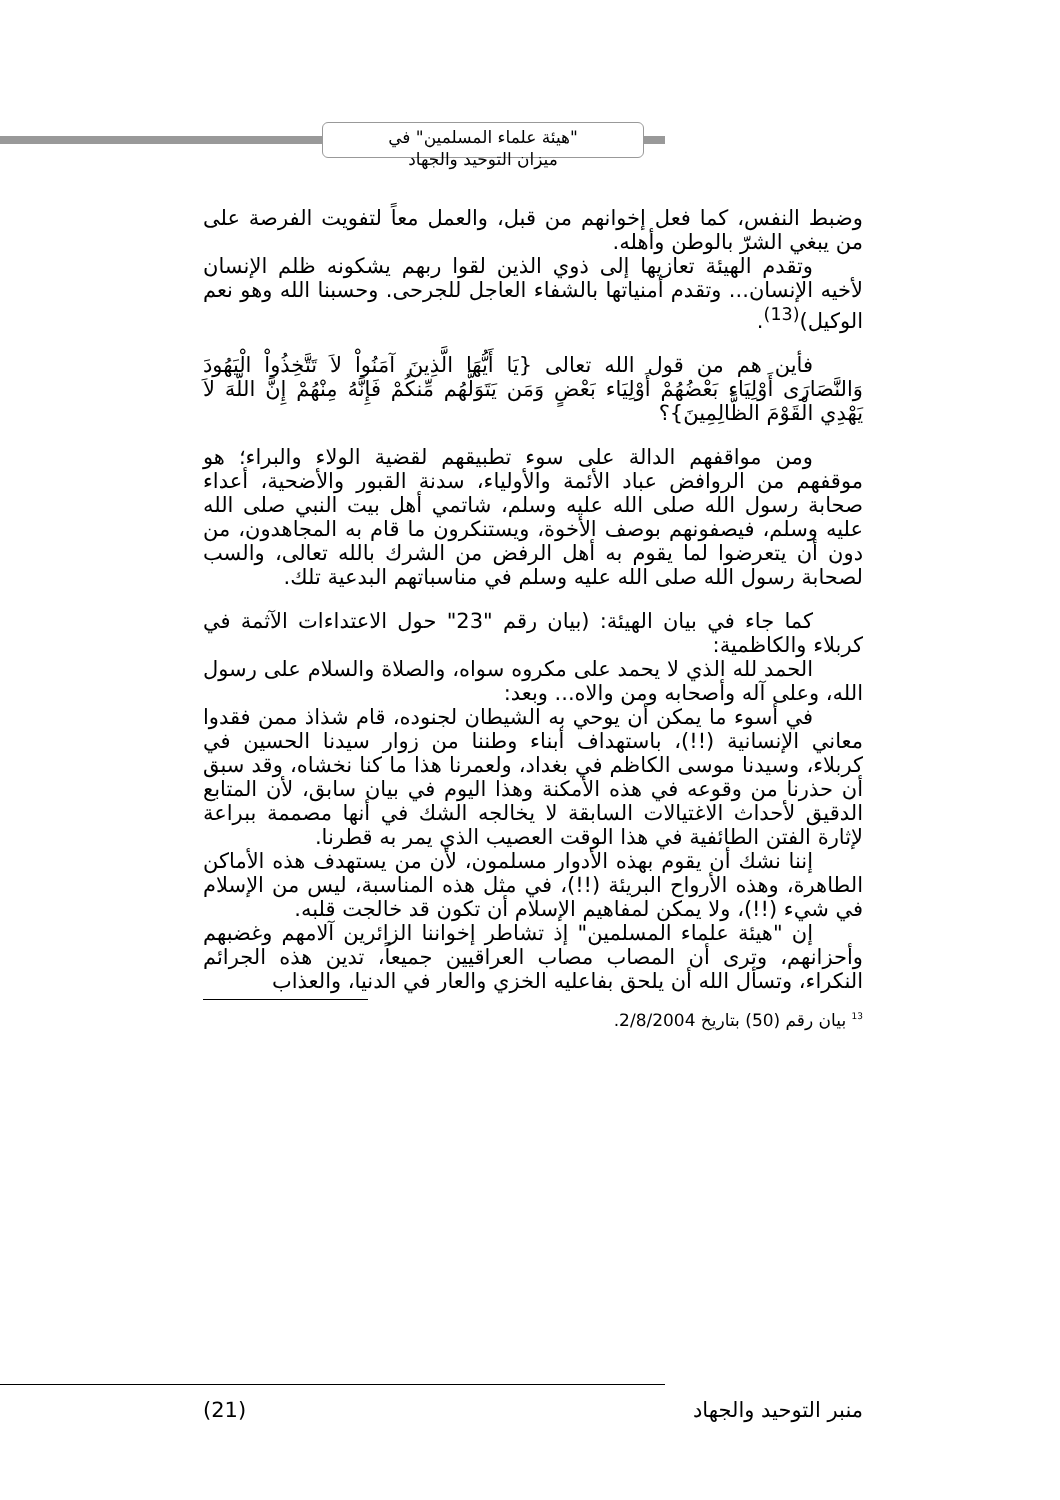"هيئة علماء المسلمين" في
ميزان التوحيد والجهاد
وضبط النفس، كما فعل إخوانهم من قبل، والعمل معاً لتفويت الفرصة على من يبغي الشرّ بالوطن وأهله.
وتقدم الهيئة تعازيها إلى ذوي الذين لقوا ربهم يشكونه ظلم الإنسان لأخيه الإنسان... وتقدم أمنياتها بالشفاء العاجل للجرحى. وحسبنا الله وهو نعم الوكيل)<sup>(13)</sup>.
فأين هم من قول الله تعالى {يَا أَيُّهَا الَّذِينَ آمَنُواْ لاَ تَتَّخِذُواْ الْيَهُودَ وَالنَّصَارَى أَوْلِيَاء بَعْضُهُمْ أَوْلِيَاء بَعْضٍ وَمَن يَتَوَلَّهُم مِّنكُمْ فَإِنَّهُ مِنْهُمْ إِنَّ اللّهَ لاَ يَهْدِي الْقَوْمَ الظَّالِمِينَ}؟
ومن مواقفهم الدالة على سوء تطبيقهم لقضية الولاء والبراء؛ هو موقفهم من الروافض عباد الأئمة والأولياء، سدنة القبور والأضحية، أعداء صحابة رسول الله صلى الله عليه وسلم، شاتمي أهل بيت النبي صلى الله عليه وسلم، فيصفونهم بوصف الأخوة، ويستنكرون ما قام به المجاهدون، من دون أن يتعرضوا لما يقوم به أهل الرفض من الشرك بالله تعالى، والسب لصحابة رسول الله صلى الله عليه وسلم في مناسباتهم البدعية تلك.
كما جاء في بيان الهيئة: (بيان رقم "23" حول الاعتداءات الآثمة في كربلاء والكاظمية:
الحمد لله الذي لا يحمد على مكروه سواه، والصلاة والسلام على رسول الله، وعلى آله وأصحابه ومن والاه... وبعد:
في أسوء ما يمكن أن يوحي به الشيطان لجنوده، قام شذاذ ممن فقدوا معاني الإنسانية (!!)، باستهداف أبناء وطننا من زوار سيدنا الحسين في كربلاء، وسيدنا موسى الكاظم في بغداد، ولعمرنا هذا ما كنا نخشاه، وقد سبق أن حذرنا من وقوعه في هذه الأمكنة وهذا اليوم في بيان سابق، لأن المتابع الدقيق لأحداث الاغتيالات السابقة لا يخالجه الشك في أنها مصممة ببراعة لإثارة الفتن الطائفية في هذا الوقت العصيب الذي يمر به قطرنا.
إننا نشك أن يقوم بهذه الأدوار مسلمون، لأن من يستهدف هذه الأماكن الطاهرة، وهذه الأرواح البريئة (!!)، في مثل هذه المناسبة، ليس من الإسلام في شيء (!!)، ولا يمكن لمفاهيم الإسلام أن تكون قد خالجت قلبه.
إن "هيئة علماء المسلمين" إذ تشاطر إخواننا الزائرين آلامهم وغضبهم وأحزانهم، وترى أن المصاب مصاب العراقيين جميعاً، تدين هذه الجرائم النكراء، وتسأل الله أن يلحق بفاعليه الخزي والعار في الدنيا، والعذاب
<sup>13</sup> بيان رقم (50) بتاريخ 2/8/2004.
منبر التوحيد والجهاد (21)